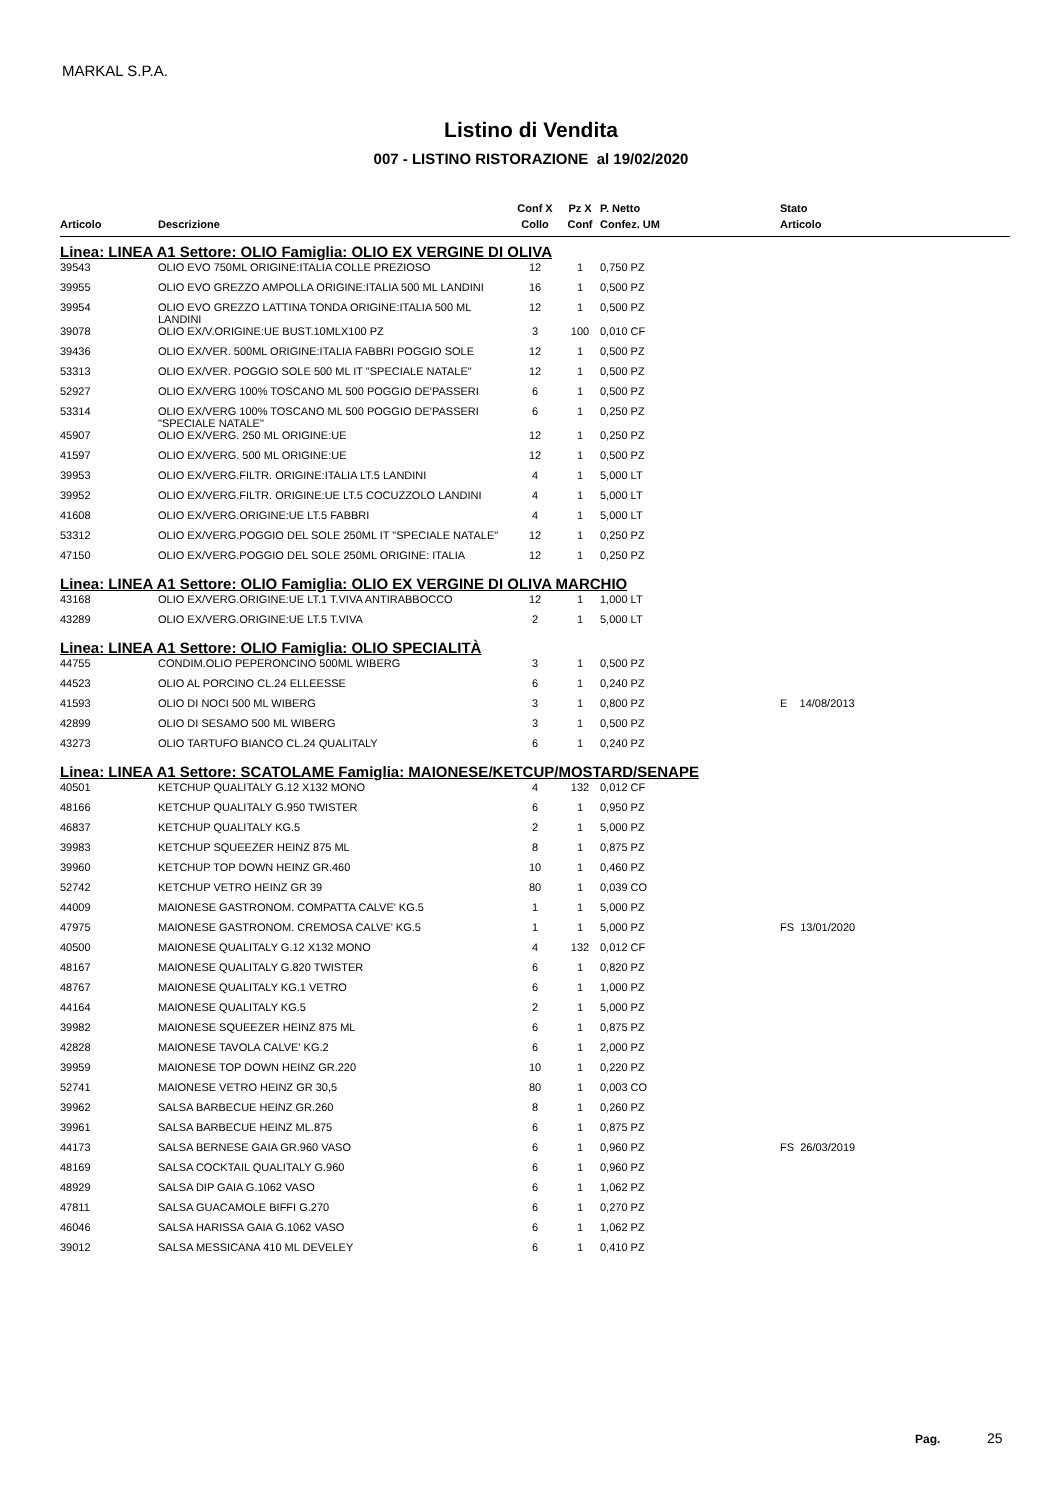MARKAL S.P.A.
Listino di Vendita
007 - LISTINO RISTORAZIONE al 19/02/2020
| | | Conf X | Pz X | P. Netto | Stato |
| --- | --- | --- | --- | --- | --- |
| Articolo | Descrizione | Collo | Conf | Confez. UM | Articolo |
| Linea: LINEA A1 Settore: OLIO Famiglia: OLIO EX VERGINE DI OLIVA | | | | | |
| 39543 | OLIO EVO 750ML ORIGINE:ITALIA COLLE PREZIOSO | 12 | 1 | 0,750 PZ | |
| 39955 | OLIO EVO GREZZO AMPOLLA ORIGINE:ITALIA 500 ML LANDINI | 16 | 1 | 0,500 PZ | |
| 39954 | OLIO EVO GREZZO LATTINA TONDA ORIGINE:ITALIA 500 ML LANDINI | 12 | 1 | 0,500 PZ | |
| 39078 | OLIO EX/V.ORIGINE:UE BUST.10MLX100 PZ | 3 | 100 | 0,010 CF | |
| 39436 | OLIO EX/VER. 500ML ORIGINE:ITALIA FABBRI POGGIO SOLE | 12 | 1 | 0,500 PZ | |
| 53313 | OLIO EX/VER. POGGIO SOLE 500 ML IT "SPECIALE NATALE" | 12 | 1 | 0,500 PZ | |
| 52927 | OLIO EX/VERG 100% TOSCANO ML 500 POGGIO DE'PASSERI | 6 | 1 | 0,500 PZ | |
| 53314 | OLIO EX/VERG 100% TOSCANO ML 500 POGGIO DE'PASSERI "SPECIALE NATALE" | 6 | 1 | 0,250 PZ | |
| 45907 | OLIO EX/VERG. 250 ML ORIGINE:UE | 12 | 1 | 0,250 PZ | |
| 41597 | OLIO EX/VERG. 500 ML ORIGINE:UE | 12 | 1 | 0,500 PZ | |
| 39953 | OLIO EX/VERG.FILTR. ORIGINE:ITALIA LT.5 LANDINI | 4 | 1 | 5,000 LT | |
| 39952 | OLIO EX/VERG.FILTR. ORIGINE:UE LT.5 COCUZZOLO LANDINI | 4 | 1 | 5,000 LT | |
| 41608 | OLIO EX/VERG.ORIGINE:UE LT.5 FABBRI | 4 | 1 | 5,000 LT | |
| 53312 | OLIO EX/VERG.POGGIO DEL SOLE 250ML IT "SPECIALE NATALE" | 12 | 1 | 0,250 PZ | |
| 47150 | OLIO EX/VERG.POGGIO DEL SOLE 250ML ORIGINE: ITALIA | 12 | 1 | 0,250 PZ | |
| Linea: LINEA A1 Settore: OLIO Famiglia: OLIO EX VERGINE DI OLIVA MARCHIO | | | | | |
| 43168 | OLIO EX/VERG.ORIGINE:UE LT.1 T.VIVA ANTIRABBOCCO | 12 | 1 | 1,000 LT | |
| 43289 | OLIO EX/VERG.ORIGINE:UE LT.5 T.VIVA | 2 | 1 | 5,000 LT | |
| Linea: LINEA A1 Settore: OLIO Famiglia: OLIO SPECIALITÀ | | | | | |
| 44755 | CONDIM.OLIO PEPERONCINO 500ML WIBERG | 3 | 1 | 0,500 PZ | |
| 44523 | OLIO AL PORCINO CL.24 ELLEESSE | 6 | 1 | 0,240 PZ | |
| 41593 | OLIO DI NOCI 500 ML WIBERG | 3 | 1 | 0,800 PZ | E 14/08/2013 |
| 42899 | OLIO DI SESAMO 500 ML WIBERG | 3 | 1 | 0,500 PZ | |
| 43273 | OLIO TARTUFO BIANCO CL.24 QUALITALY | 6 | 1 | 0,240 PZ | |
| Linea: LINEA A1 Settore: SCATOLAME Famiglia: MAIONESE/KETCUP/MOSTARD/SENAPE | | | | | |
| 40501 | KETCHUP QUALITALY G.12 X132 MONO | 4 | 132 | 0,012 CF | |
| 48166 | KETCHUP QUALITALY G.950 TWISTER | 6 | 1 | 0,950 PZ | |
| 46837 | KETCHUP QUALITALY KG.5 | 2 | 1 | 5,000 PZ | |
| 39983 | KETCHUP SQUEEZER HEINZ 875 ML | 8 | 1 | 0,875 PZ | |
| 39960 | KETCHUP TOP DOWN HEINZ GR.460 | 10 | 1 | 0,460 PZ | |
| 52742 | KETCHUP VETRO HEINZ GR 39 | 80 | 1 | 0,039 CO | |
| 44009 | MAIONESE GASTRONOM. COMPATTA CALVE' KG.5 | 1 | 1 | 5,000 PZ | |
| 47975 | MAIONESE GASTRONOM. CREMOSA CALVE' KG.5 | 1 | 1 | 5,000 PZ | FS 13/01/2020 |
| 40500 | MAIONESE QUALITALY G.12 X132 MONO | 4 | 132 | 0,012 CF | |
| 48167 | MAIONESE QUALITALY G.820 TWISTER | 6 | 1 | 0,820 PZ | |
| 48767 | MAIONESE QUALITALY KG.1 VETRO | 6 | 1 | 1,000 PZ | |
| 44164 | MAIONESE QUALITALY KG.5 | 2 | 1 | 5,000 PZ | |
| 39982 | MAIONESE SQUEEZER HEINZ 875 ML | 6 | 1 | 0,875 PZ | |
| 42828 | MAIONESE TAVOLA CALVE' KG.2 | 6 | 1 | 2,000 PZ | |
| 39959 | MAIONESE TOP DOWN HEINZ GR.220 | 10 | 1 | 0,220 PZ | |
| 52741 | MAIONESE VETRO HEINZ GR 30,5 | 80 | 1 | 0,003 CO | |
| 39962 | SALSA BARBECUE HEINZ GR.260 | 8 | 1 | 0,260 PZ | |
| 39961 | SALSA BARBECUE HEINZ ML.875 | 6 | 1 | 0,875 PZ | |
| 44173 | SALSA BERNESE GAIA GR.960 VASO | 6 | 1 | 0,960 PZ | FS 26/03/2019 |
| 48169 | SALSA COCKTAIL QUALITALY G.960 | 6 | 1 | 0,960 PZ | |
| 48929 | SALSA DIP GAIA G.1062 VASO | 6 | 1 | 1,062 PZ | |
| 47811 | SALSA GUACAMOLE BIFFI G.270 | 6 | 1 | 0,270 PZ | |
| 46046 | SALSA HARISSA GAIA G.1062 VASO | 6 | 1 | 1,062 PZ | |
| 39012 | SALSA MESSICANA 410 ML DEVELEY | 6 | 1 | 0,410 PZ | |
Pag. 25